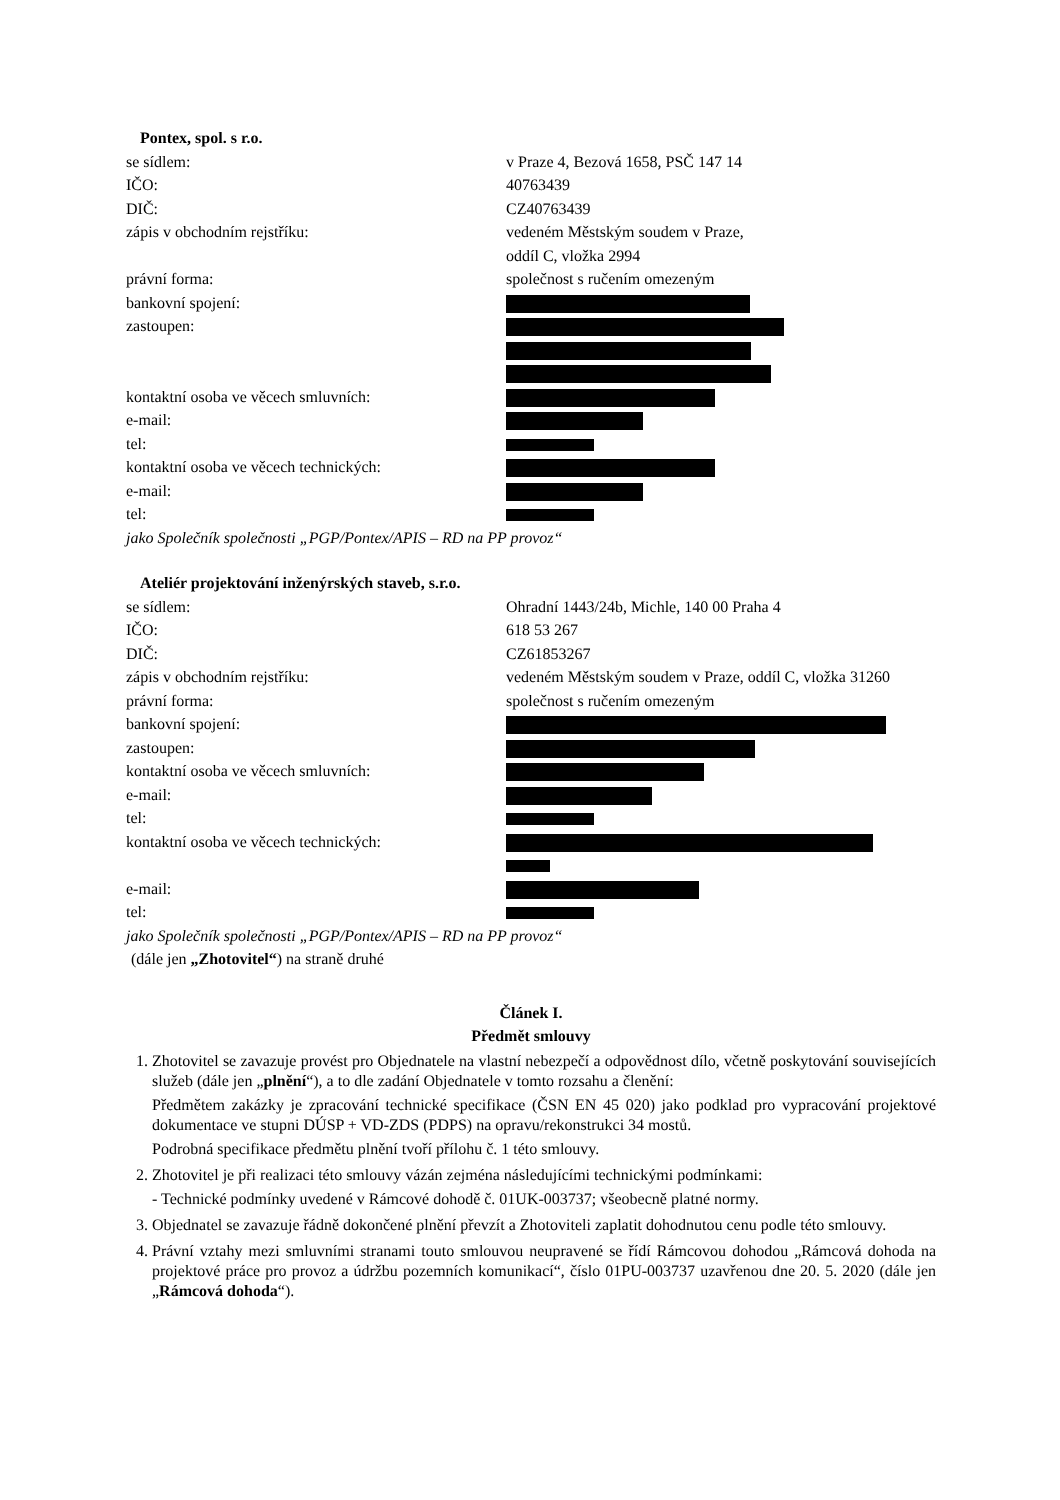Pontex, spol. s r.o.
se sídlem: v Praze 4, Bezová 1658, PSČ 147 14
IČO: 40763439
DIČ: CZ40763439
zápis v obchodním rejstříku: vedeném Městským soudem v Praze,
oddíl C, vložka 2994
právní forma: společnost s ručením omezeným
bankovní spojení:
zastoupen:
kontaktní osoba ve věcech smluvních:
e-mail:
tel:
kontaktní osoba ve věcech technických:
e-mail:
tel:
jako Společník společnosti „PGP/Pontex/APIS – RD na PP provoz“
Ateliér projektování inženýrských staveb, s.r.o.
se sídlem: Ohradní 1443/24b, Michle, 140 00 Praha 4
IČO: 618 53 267
DIČ: CZ61853267
zápis v obchodním rejstříku: vedeném Městským soudem v Praze, oddíl C, vložka 31260
právní forma: společnost s ručením omezeným
bankovní spojení:
zastoupen:
kontaktní osoba ve věcech smluvních:
e-mail:
tel:
kontaktní osoba ve věcech technických:
e-mail:
tel:
jako Společník společnosti „PGP/Pontex/APIS – RD na PP provoz“
(dále jen „Zhotovitel“) na straně druhé
Článek I.
Předmět smlouvy
1. Zhotovitel se zavazuje provést pro Objednatele na vlastní nebezpečí a odpovědnost dílo, včetně poskytování souvisejících služeb (dále jen „plnění“), a to dle zadání Objednatele v tomto rozsahu a členění:
Předmětem zakázky je zpracování technické specifikace (ČSN EN 45 020) jako podklad pro vypracování projektové dokumentace ve stupni DÚSP + VD-ZDS (PDPS) na opravu/rekonstrukci 34 mostů.
Podrobná specifikace předmětu plnění tvoří přílohu č. 1 této smlouvy.
2. Zhotovitel je při realizaci této smlouvy vázán zejména následujícími technickými podmínkami:
- Technické podmínky uvedené v Rámcové dohodě č. 01UK-003737; všeobecně platné normy.
3. Objednatel se zavazuje řádně dokončené plnění převzít a Zhotoviteli zaplatit dohodnutou cenu podle této smlouvy.
4. Právní vztahy mezi smluvními stranami touto smlouvou neupravené se řídí Rámcovou dohodou „Rámcová dohoda na projektové práce pro provoz a údržbu pozemních komunikací“, číslo 01PU-003737 uzavřenou dne 20. 5. 2020 (dále jen „Rámcová dohoda“).